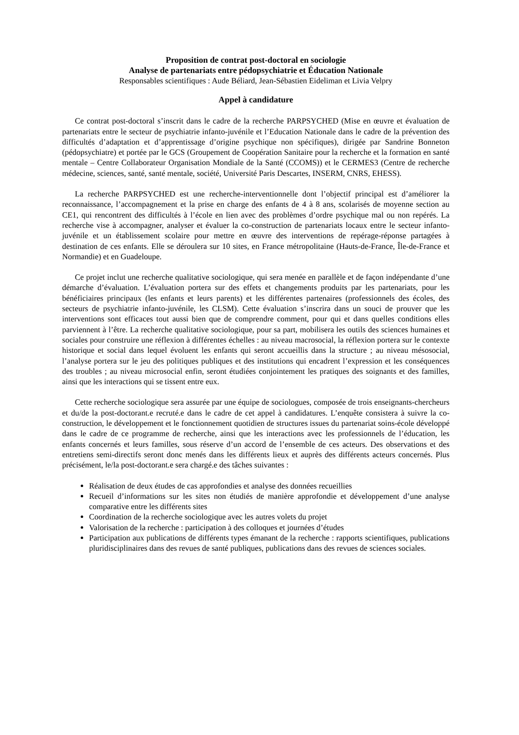Proposition de contrat post-doctoral en sociologie
Analyse de partenariats entre pédopsychiatrie et Éducation Nationale
Responsables scientifiques : Aude Béliard, Jean-Sébastien Eideliman et Livia Velpry
Appel à candidature
Ce contrat post-doctoral s’inscrit dans le cadre de la recherche PARPSYCHED (Mise en œuvre et évaluation de partenariats entre le secteur de psychiatrie infanto-juvénile et l’Education Nationale dans le cadre de la prévention des difficultés d’adaptation et d’apprentissage d’origine psychique non spécifiques), dirigée par Sandrine Bonneton (pédopsychiatre) et portée par le GCS (Groupement de Coopération Sanitaire pour la recherche et la formation en santé mentale – Centre Collaborateur Organisation Mondiale de la Santé (CCOMS)) et le CERMES3 (Centre de recherche médecine, sciences, santé, santé mentale, société, Université Paris Descartes, INSERM, CNRS, EHESS).
La recherche PARPSYCHED est une recherche-interventionnelle dont l’objectif principal est d’améliorer la reconnaissance, l’accompagnement et la prise en charge des enfants de 4 à 8 ans, scolarisés de moyenne section au CE1, qui rencontrent des difficultés à l’école en lien avec des problèmes d’ordre psychique mal ou non repérés. La recherche vise à accompagner, analyser et évaluer la co-construction de partenariats locaux entre le secteur infanto-juvénile et un établissement scolaire pour mettre en œuvre des interventions de repérage-réponse partagées à destination de ces enfants. Elle se déroulera sur 10 sites, en France métropolitaine (Hauts-de-France, Île-de-France et Normandie) et en Guadeloupe.
Ce projet inclut une recherche qualitative sociologique, qui sera menée en parallèle et de façon indépendante d’une démarche d’évaluation. L’évaluation portera sur des effets et changements produits par les partenariats, pour les bénéficiaires principaux (les enfants et leurs parents) et les différentes partenaires (professionnels des écoles, des secteurs de psychiatrie infanto-juvénile, les CLSM). Cette évaluation s’inscrira dans un souci de prouver que les interventions sont efficaces tout aussi bien que de comprendre comment, pour qui et dans quelles conditions elles parviennent à l’être. La recherche qualitative sociologique, pour sa part, mobilisera les outils des sciences humaines et sociales pour construire une réflexion à différentes échelles : au niveau macrosocial, la réflexion portera sur le contexte historique et social dans lequel évoluent les enfants qui seront accueillis dans la structure ; au niveau mésosocial, l’analyse portera sur le jeu des politiques publiques et des institutions qui encadrent l’expression et les conséquences des troubles ; au niveau microsocial enfin, seront étudiées conjointement les pratiques des soignants et des familles, ainsi que les interactions qui se tissent entre eux.
Cette recherche sociologique sera assurée par une équipe de sociologues, composée de trois enseignants-chercheurs et du/de la post-doctorant.e recruté.e dans le cadre de cet appel à candidatures. L’enquête consistera à suivre la co-construction, le développement et le fonctionnement quotidien de structures issues du partenariat soins-école développé dans le cadre de ce programme de recherche, ainsi que les interactions avec les professionnels de l’éducation, les enfants concernés et leurs familles, sous réserve d’un accord de l’ensemble de ces acteurs. Des observations et des entretiens semi-directifs seront donc menés dans les différents lieux et auprès des différents acteurs concernés. Plus précisément, le/la post-doctorant.e sera chargé.e des tâches suivantes :
Réalisation de deux études de cas approfondies et analyse des données recueillies
Recueil d’informations sur les sites non étudiés de manière approfondie et développement d’une analyse comparative entre les différents sites
Coordination de la recherche sociologique avec les autres volets du projet
Valorisation de la recherche : participation à des colloques et journées d’études
Participation aux publications de différents types émanant de la recherche : rapports scientifiques, publications pluridisciplinaires dans des revues de santé publiques, publications dans des revues de sciences sociales.